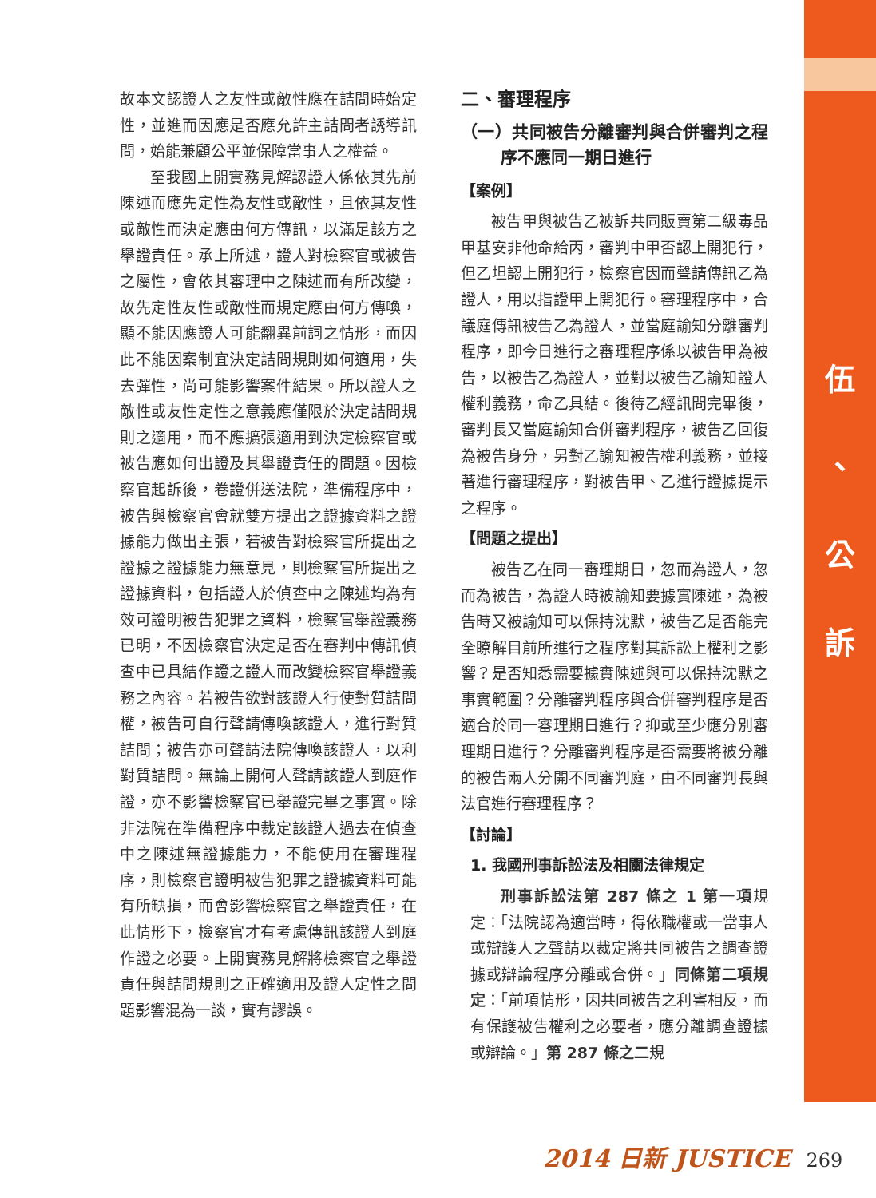伍
、
公
訴
故本文認證人之友性或敵性應在詰問時始定性，並進而因應是否應允許主詰問者誘導訊問，始能兼顧公平並保障當事人之權益。
至我國上開實務見解認證人係依其先前陳述而應先定性為友性或敵性，且依其友性或敵性而決定應由何方傳訊，以滿足該方之舉證責任。承上所述，證人對檢察官或被告之屬性，會依其審理中之陳述而有所改變，故先定性友性或敵性而規定應由何方傳喚，顯不能因應證人可能翻異前詞之情形，而因此不能因案制宜決定詰問規則如何適用，失去彈性，尚可能影響案件結果。所以證人之敵性或友性定性之意義應僅限於決定詰問規則之適用，而不應擴張適用到決定檢察官或被告應如何出證及其舉證責任的問題。因檢察官起訴後，卷證併送法院，準備程序中，被告與檢察官會就雙方提出之證據資料之證據能力做出主張，若被告對檢察官所提出之證據之證據能力無意見，則檢察官所提出之證據資料，包括證人於偵查中之陳述均為有效可證明被告犯罪之資料，檢察官舉證義務已明，不因檢察官決定是否在審判中傳訊偵查中已具結作證之證人而改變檢察官舉證義務之內容。若被告欲對該證人行使對質詰問權，被告可自行聲請傳喚該證人，進行對質詰問；被告亦可聲請法院傳喚該證人，以利對質詰問。無論上開何人聲請該證人到庭作證，亦不影響檢察官已舉證完畢之事實。除非法院在準備程序中裁定該證人過去在偵查中之陳述無證據能力，不能使用在審理程序，則檢察官證明被告犯罪之證據資料可能有所缺損，而會影響檢察官之舉證責任，在此情形下，檢察官才有考慮傳訊該證人到庭作證之必要。上開實務見解將檢察官之舉證責任與詰問規則之正確適用及證人定性之問題影響混為一談，實有謬誤。
二、審理程序
（一）共同被告分離審判與合併審判之程序不應同一期日進行
【案例】
被告甲與被告乙被訴共同販賣第二級毒品甲基安非他命給丙，審判中甲否認上開犯行，但乙坦認上開犯行，檢察官因而聲請傳訊乙為證人，用以指證甲上開犯行。審理程序中，合議庭傳訊被告乙為證人，並當庭諭知分離審判程序，即今日進行之審理程序係以被告甲為被告，以被告乙為證人，並對以被告乙諭知證人權利義務，命乙具結。後待乙經訊問完畢後，審判長又當庭諭知合併審判程序，被告乙回復為被告身分，另對乙諭知被告權利義務，並接著進行審理程序，對被告甲、乙進行證據提示之程序。
【問題之提出】
被告乙在同一審理期日，忽而為證人，忽而為被告，為證人時被諭知要據實陳述，為被告時又被諭知可以保持沈默，被告乙是否能完全瞭解目前所進行之程序對其訴訟上權利之影響？是否知悉需要據實陳述與可以保持沈默之事實範圍？分離審判程序與合併審判程序是否適合於同一審理期日進行？抑或至少應分別審理期日進行？分離審判程序是否需要將被分離的被告兩人分開不同審判庭，由不同審判長與法官進行審理程序？
【討論】
1. 我國刑事訴訟法及相關法律規定
刑事訴訟法第 287 條之 1 第一項規定：「法院認為適當時，得依職權或一當事人或辯護人之聲請以裁定將共同被告之調查證據或辯論程序分離或合併。」同條第二項規定：「前項情形，因共同被告之利害相反，而有保護被告權利之必要者，應分離調查證據或辯論。」第 287 條之二規
2014 日新 JUSTICE 269